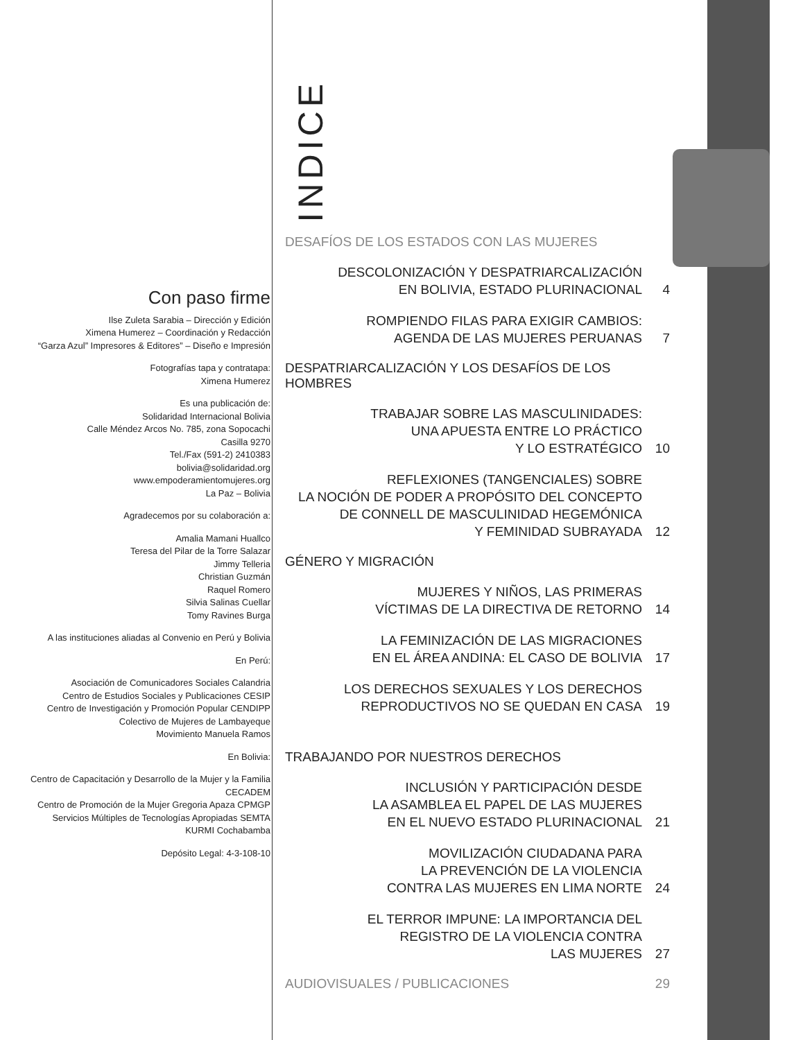Con paso firme
Ilse Zuleta Sarabia – Dirección y Edición
Ximena Humerez – Coordinación y Redacción
“Garza Azul” Impresores & Editores” – Diseño e Impresión
Fotografías tapa y contratapa:
Ximena Humerez
Es una publicación de:
Solidaridad Internacional Bolivia
Calle Méndez Arcos No. 785, zona Sopocachi
Casilla 9270
Tel./Fax (591-2) 2410383
bolivia@solidaridad.org
www.empoderamientomujeres.org
La Paz – Bolivia
Agradecemos por su colaboración a:
Amalia Mamani Huallco
Teresa del Pilar de la Torre Salazar
Jimmy Telleria
Christian Guzmán
Raquel Romero
Silvia Salinas Cuellar
Tomy Ravines Burga
A las instituciones aliadas al Convenio en Perú y Bolivia
En Perú:
Asociación de Comunicadores Sociales Calandria
Centro de Estudios Sociales y Publicaciones CESIP
Centro de Investigación y Promoción Popular CENDIPP
Colectivo de Mujeres de Lambayeque
Movimiento Manuela Ramos
En Bolivia:
Centro de Capacitación y Desarrollo de la Mujer y la Familia CECADEM
Centro de Promoción de la Mujer Gregoria Apaza CPMGP
Servicios Múltiples de Tecnologías Apropiadas SEMTA
KURMI Cochabamba
Depósito Legal: 4-3-108-10
INDICE
DESAFÍOS DE LOS ESTADOS CON LAS MUJERES
DESCOLONIZACIÓN Y DESPATRIARCALIZACIÓN
EN BOLIVIA, ESTADO PLURINACIONAL
4
ROMPIENDO FILAS PARA EXIGIR CAMBIOS:
AGENDA DE LAS MUJERES PERUANAS
7
DESPATRIARCALIZACIÓN Y LOS DESAFÍOS DE LOS HOMBRES
TRABAJAR SOBRE LAS MASCULINIDADES:
UNA APUESTA ENTRE LO PRÁCTICO
Y LO ESTRATÉGICO
10
REFLEXIONES (TANGENCIALES) SOBRE
LA NOCIÓN DE PODER A PROPÓSITO DEL CONCEPTO
DE CONNELL DE MASCULINIDAD HEGEMÓNICA
Y FEMINIDAD SUBRAYADA
12
GÉNERO Y MIGRACIÓN
MUJERES Y NIÑOS, LAS PRIMERAS
VÍCTIMAS DE LA DIRECTIVA DE RETORNO
14
LA FEMINIZACIÓN DE LAS MIGRACIONES
EN EL ÁREA ANDINA: EL CASO DE BOLIVIA
17
LOS DERECHOS SEXUALES Y LOS DERECHOS
REPRODUCTIVOS NO SE QUEDAN EN CASA
19
TRABAJANDO POR NUESTROS DERECHOS
INCLUSIÓN Y PARTICIPACIÓN DESDE
LA ASAMBLEA EL PAPEL DE LAS MUJERES
EN EL NUEVO ESTADO PLURINACIONAL
21
MOVILIZACIÓN CIUDADANA PARA
LA PREVENCIÓN DE LA VIOLENCIA
CONTRA LAS MUJERES EN LIMA NORTE
24
EL TERROR IMPUNE: LA IMPORTANCIA DEL
REGISTRO DE LA VIOLENCIA CONTRA
LAS MUJERES
27
AUDIOVISUALES / PUBLICACIONES 29